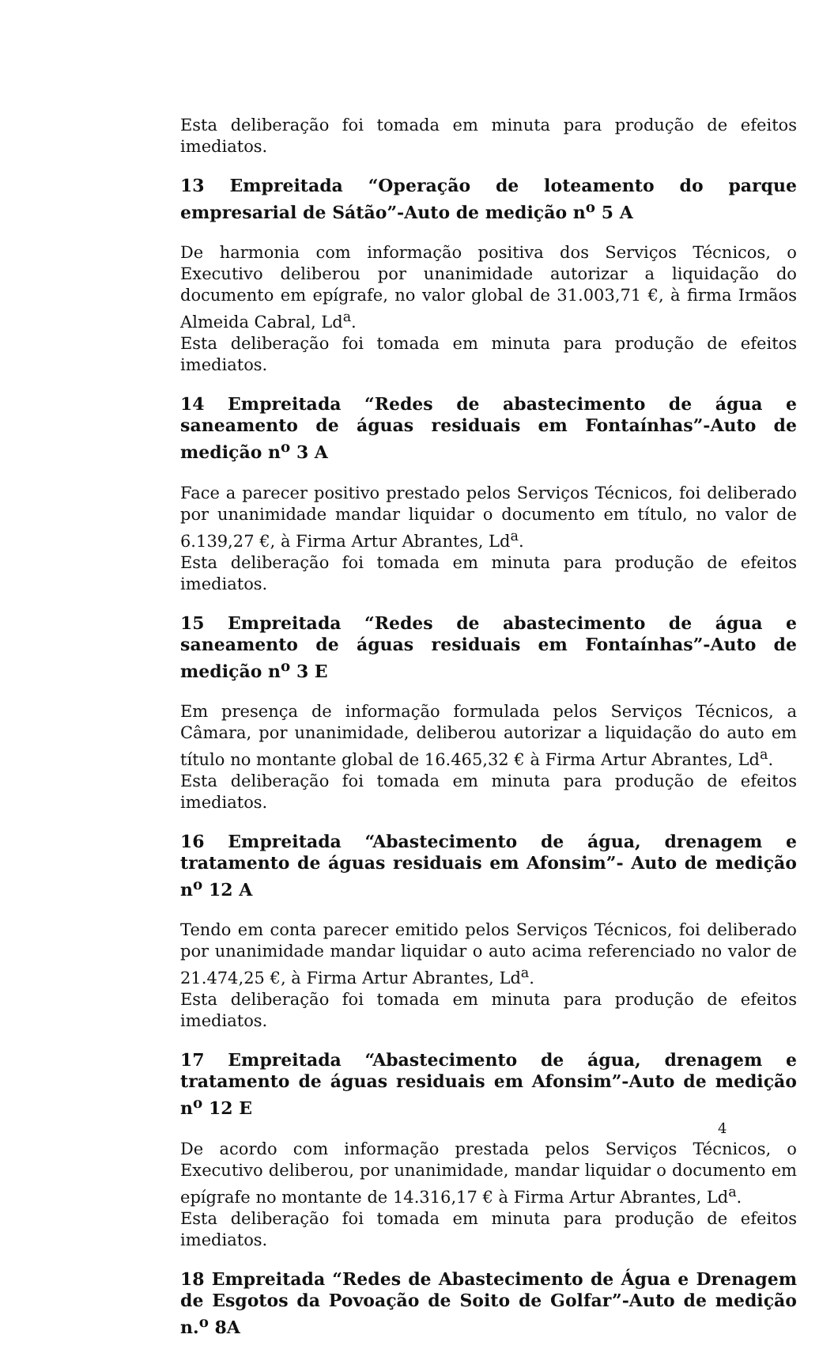Esta deliberação foi tomada em minuta para produção de efeitos imediatos.
13 Empreitada “Operação de loteamento do parque empresarial de Sátão”-Auto de medição n<sup>o</sup> 5 A
De harmonia com informação positiva dos Serviços Técnicos, o Executivo deliberou por unanimidade autorizar a liquidação do documento em epígrafe, no valor global de 31.003,71 €, à firma Irmãos Almeida Cabral, Ld<sup>a</sup>.
Esta deliberação foi tomada em minuta para produção de efeitos imediatos.
14 Empreitada “Redes de abastecimento de água e saneamento de águas residuais em Fontaínhas”-Auto de medição n<sup>o</sup> 3 A
Face a parecer positivo prestado pelos Serviços Técnicos, foi deliberado por unanimidade mandar liquidar o documento em título, no valor de 6.139,27 €, à Firma Artur Abrantes, Ld<sup>a</sup>.
Esta deliberação foi tomada em minuta para produção de efeitos imediatos.
15 Empreitada “Redes de abastecimento de água e saneamento de águas residuais em Fontaínhas”-Auto de medição n<sup>o</sup> 3 E
Em presença de informação formulada pelos Serviços Técnicos, a Câmara, por unanimidade, deliberou autorizar a liquidação do auto em título no montante global de 16.465,32 € à Firma Artur Abrantes, Ld<sup>a</sup>.
Esta deliberação foi tomada em minuta para produção de efeitos imediatos.
16 Empreitada “Abastecimento de água, drenagem e tratamento de águas residuais em Afonsim”- Auto de medição n<sup>o</sup> 12 A
Tendo em conta parecer emitido pelos Serviços Técnicos, foi deliberado por unanimidade mandar liquidar o auto acima referenciado no valor de 21.474,25 €, à Firma Artur Abrantes, Ld<sup>a</sup>.
Esta deliberação foi tomada em minuta para produção de efeitos imediatos.
17 Empreitada “Abastecimento de água, drenagem e tratamento de águas residuais em Afonsim”-Auto de medição n<sup>o</sup> 12 E
De acordo com informação prestada pelos Serviços Técnicos, o Executivo deliberou, por unanimidade, mandar liquidar o documento em epígrafe no montante de 14.316,17 € à Firma Artur Abrantes, Ld<sup>a</sup>.
Esta deliberação foi tomada em minuta para produção de efeitos imediatos.
18 Empreitada “Redes de Abastecimento de Água e Drenagem de Esgotos da Povoação de Soito de Golfar”-Auto de medição n.<sup>o</sup> 8A
4